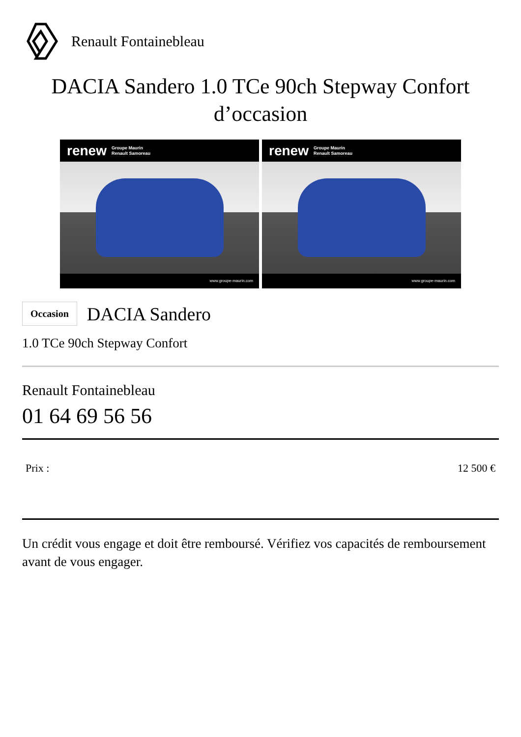Renault Fontainebleau
DACIA Sandero 1.0 TCe 90ch Stepway Confort d’occasion
renew Groupe Maurin
Renault Samoreau
www.groupe-maurin.com
renew Groupe Maurin
Renault Samoreau
www.groupe-maurin.com
Occasion DACIA Sandero
1.0 TCe 90ch Stepway Confort
Renault Fontainebleau
01 64 69 56 56
Prix : 12 500 €
Un crédit vous engage et doit être remboursé. Vérifiez vos capacités de remboursement avant de vous engager.